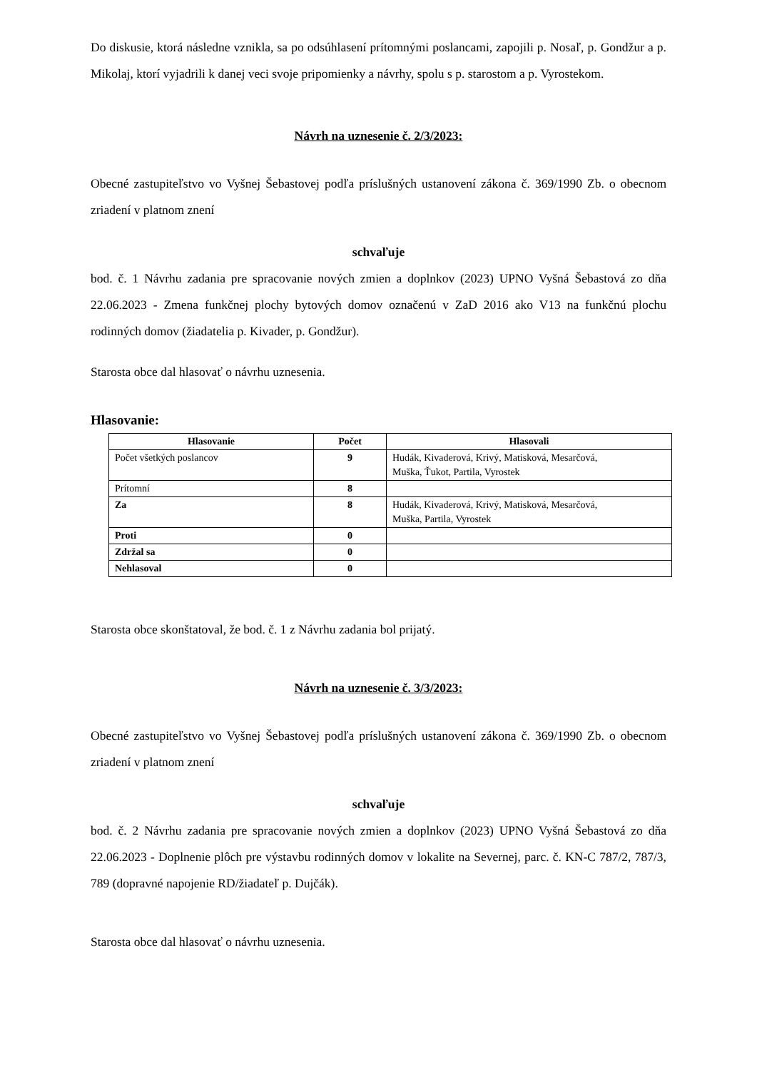Do diskusie, ktorá následne vznikla, sa po odsúhlasení prítomnými poslancami, zapojili p. Nosaľ, p. Gondžur a p. Mikolaj, ktorí vyjadrili k danej veci svoje pripomienky a návrhy, spolu s p. starostom a p. Vyrostekom.
Návrh na uznesenie č. 2/3/2023:
Obecné zastupiteľstvo vo Vyšnej Šebastovej podľa príslušných ustanovení zákona č. 369/1990 Zb. o obecnom zriadení v platnom znení
schvaľuje
bod. č. 1 Návrhu zadania pre spracovanie nových zmien a doplnkov (2023) UPNO Vyšná Šebastová zo dňa 22.06.2023 - Zmena funkčnej plochy bytových domov označenú v ZaD 2016 ako V13 na funkčnú plochu rodinných domov (žiadatelia p. Kivader, p. Gondžur).
Starosta obce dal hlasovať o návrhu uznesenia.
Hlasovanie:
| Hlasovanie | Počet | Hlasovali |
| --- | --- | --- |
| Počet všetkých poslancov | 9 | Hudák, Kivaderová, Krivý, Matisková, Mesarčová, Muška, Ťukot, Partila, Vyrostek |
| Prítomní | 8 | |
| Za | 8 | Hudák, Kivaderová, Krivý, Matisková, Mesarčová, Muška, Partila, Vyrostek |
| Proti | 0 | |
| Zdržal sa | 0 | |
| Nehlasoval | 0 | |
Starosta obce skonštatoval, že bod. č. 1 z Návrhu zadania bol prijatý.
Návrh na uznesenie č. 3/3/2023:
Obecné zastupiteľstvo vo Vyšnej Šebastovej podľa príslušných ustanovení zákona č. 369/1990 Zb. o obecnom zriadení v platnom znení
schvaľuje
bod. č. 2 Návrhu zadania pre spracovanie nových zmien a doplnkov (2023) UPNO Vyšná Šebastová zo dňa 22.06.2023 - Doplnenie plôch pre výstavbu rodinných domov v lokalite na Severnej, parc. č. KN-C 787/2, 787/3, 789 (dopravné napojenie RD/žiadateľ p. Dujčák).
Starosta obce dal hlasovať o návrhu uznesenia.